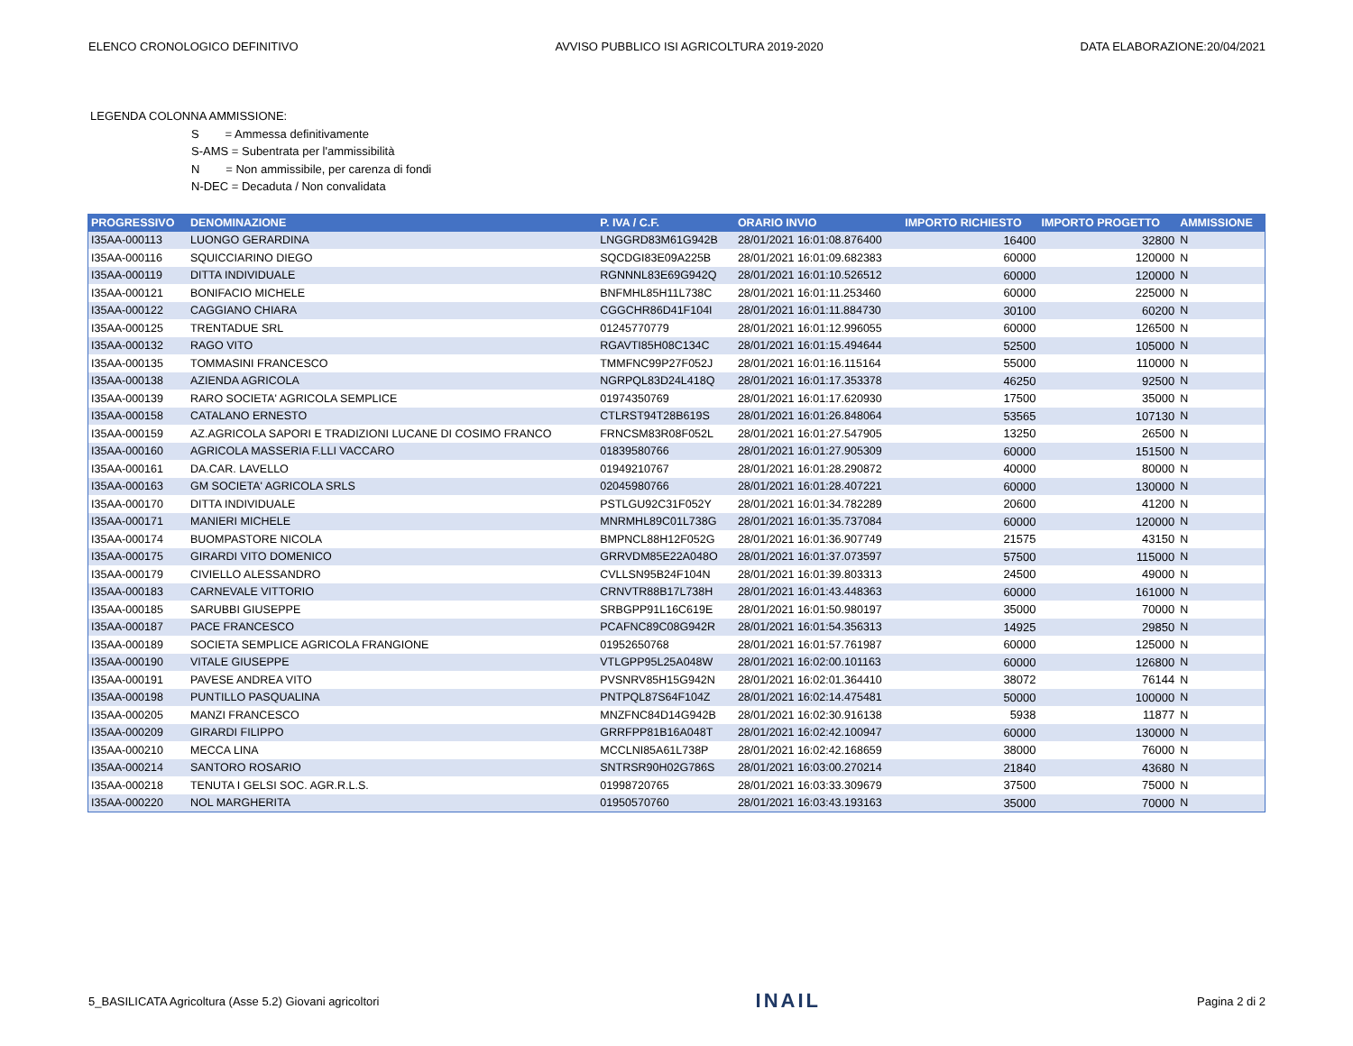ELENCO CRONOLOGICO DEFINITIVO AVVISO PUBBLICO ISI AGRICOLTURA 2019-2020 DATA ELABORAZIONE:20/04/2021
LEGENDA COLONNA AMMISSIONE:
S = Ammessa definitivamente
S-AMS = Subentrata per l'ammissibilità
N = Non ammissibile, per carenza di fondi
N-DEC = Decaduta / Non convalidata
| PROGRESSIVO | DENOMINAZIONE | P. IVA / C.F. | ORARIO INVIO | IMPORTO RICHIESTO | IMPORTO PROGETTO | AMMISSIONE |
| --- | --- | --- | --- | --- | --- | --- |
| I35AA-000113 | LUONGO GERARDINA | LNGGRD83M61G942B | 28/01/2021 16:01:08.876400 | 16400 | 32800 | N |
| I35AA-000116 | SQUICCIARINO DIEGO | SQCDGI83E09A225B | 28/01/2021 16:01:09.682383 | 60000 | 120000 | N |
| I35AA-000119 | DITTA INDIVIDUALE | RGNNNL83E69G942Q | 28/01/2021 16:01:10.526512 | 60000 | 120000 | N |
| I35AA-000121 | BONIFACIO MICHELE | BNFMHL85H11L738C | 28/01/2021 16:01:11.253460 | 60000 | 225000 | N |
| I35AA-000122 | CAGGIANO CHIARA | CGGCHR86D41F104I | 28/01/2021 16:01:11.884730 | 30100 | 60200 | N |
| I35AA-000125 | TRENTADUE SRL | 01245770779 | 28/01/2021 16:01:12.996055 | 60000 | 126500 | N |
| I35AA-000132 | RAGO VITO | RGAVTI85H08C134C | 28/01/2021 16:01:15.494644 | 52500 | 105000 | N |
| I35AA-000135 | TOMMASINI FRANCESCO | TMMFNC99P27F052J | 28/01/2021 16:01:16.115164 | 55000 | 110000 | N |
| I35AA-000138 | AZIENDA AGRICOLA | NGRPQL83D24L418Q | 28/01/2021 16:01:17.353378 | 46250 | 92500 | N |
| I35AA-000139 | RARO SOCIETA' AGRICOLA SEMPLICE | 01974350769 | 28/01/2021 16:01:17.620930 | 17500 | 35000 | N |
| I35AA-000158 | CATALANO ERNESTO | CTLRST94T28B619S | 28/01/2021 16:01:26.848064 | 53565 | 107130 | N |
| I35AA-000159 | AZ.AGRICOLA SAPORI E TRADIZIONI LUCANE DI COSIMO FRANCO | FRNCSM83R08F052L | 28/01/2021 16:01:27.547905 | 13250 | 26500 | N |
| I35AA-000160 | AGRICOLA MASSERIA F.LLI VACCARO | 01839580766 | 28/01/2021 16:01:27.905309 | 60000 | 151500 | N |
| I35AA-000161 | DA.CAR. LAVELLO | 01949210767 | 28/01/2021 16:01:28.290872 | 40000 | 80000 | N |
| I35AA-000163 | GM SOCIETA' AGRICOLA SRLS | 02045980766 | 28/01/2021 16:01:28.407221 | 60000 | 130000 | N |
| I35AA-000170 | DITTA INDIVIDUALE | PSTLGU92C31F052Y | 28/01/2021 16:01:34.782289 | 20600 | 41200 | N |
| I35AA-000171 | MANIERI MICHELE | MNRMHL89C01L738G | 28/01/2021 16:01:35.737084 | 60000 | 120000 | N |
| I35AA-000174 | BUOMPASTORE NICOLA | BMPNCL88H12F052G | 28/01/2021 16:01:36.907749 | 21575 | 43150 | N |
| I35AA-000175 | GIRARDI VITO DOMENICO | GRRVDM85E22A048O | 28/01/2021 16:01:37.073597 | 57500 | 115000 | N |
| I35AA-000179 | CIVIELLO ALESSANDRO | CVLLSN95B24F104N | 28/01/2021 16:01:39.803313 | 24500 | 49000 | N |
| I35AA-000183 | CARNEVALE VITTORIO | CRNVTR88B17L738H | 28/01/2021 16:01:43.448363 | 60000 | 161000 | N |
| I35AA-000185 | SARUBBI GIUSEPPE | SRBGPP91L16C619E | 28/01/2021 16:01:50.980197 | 35000 | 70000 | N |
| I35AA-000187 | PACE FRANCESCO | PCAFNC89C08G942R | 28/01/2021 16:01:54.356313 | 14925 | 29850 | N |
| I35AA-000189 | SOCIETA SEMPLICE AGRICOLA FRANGIONE | 01952650768 | 28/01/2021 16:01:57.761987 | 60000 | 125000 | N |
| I35AA-000190 | VITALE GIUSEPPE | VTLGPP95L25A048W | 28/01/2021 16:02:00.101163 | 60000 | 126800 | N |
| I35AA-000191 | PAVESE ANDREA VITO | PVSNRV85H15G942N | 28/01/2021 16:02:01.364410 | 38072 | 76144 | N |
| I35AA-000198 | PUNTILLO PASQUALINA | PNTPQL87S64F104Z | 28/01/2021 16:02:14.475481 | 50000 | 100000 | N |
| I35AA-000205 | MANZI FRANCESCO | MNZFNC84D14G942B | 28/01/2021 16:02:30.916138 | 5938 | 11877 | N |
| I35AA-000209 | GIRARDI FILIPPO | GRRFPP81B16A048T | 28/01/2021 16:02:42.100947 | 60000 | 130000 | N |
| I35AA-000210 | MECCA LINA | MCCLNI85A61L738P | 28/01/2021 16:02:42.168659 | 38000 | 76000 | N |
| I35AA-000214 | SANTORO ROSARIO | SNTRSR90H02G786S | 28/01/2021 16:03:00.270214 | 21840 | 43680 | N |
| I35AA-000218 | TENUTA I GELSI SOC. AGR.R.L.S. | 01998720765 | 28/01/2021 16:03:33.309679 | 37500 | 75000 | N |
| I35AA-000220 | NOL MARGHERITA | 01950570760 | 28/01/2021 16:03:43.193163 | 35000 | 70000 | N |
5_BASILICATA Agricoltura (Asse 5.2) Giovani agricoltori INAIL Pagina 2 di 2